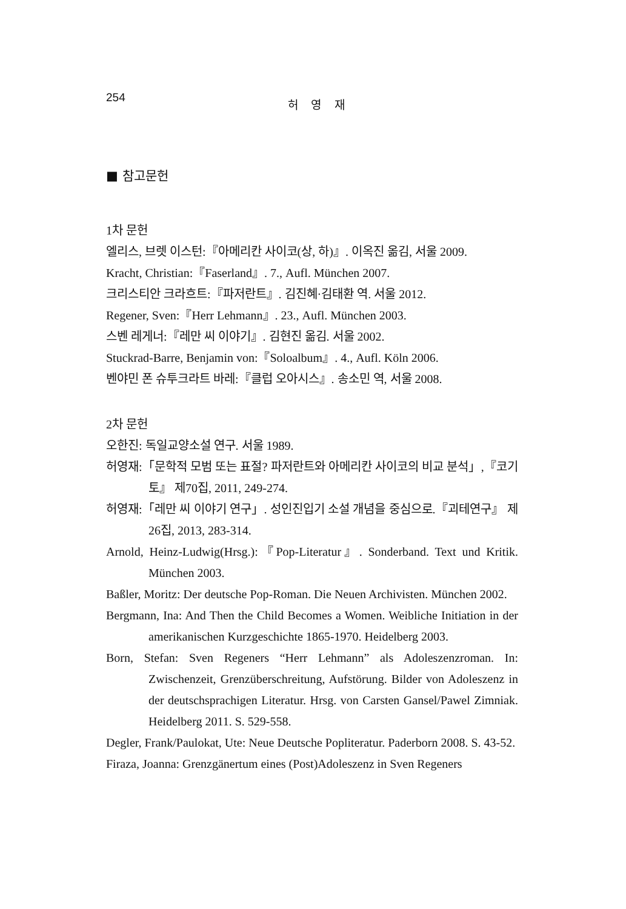254 허 영 재
■ 참고문헌
1차 문헌
엘리스, 브렛 이스턴:『아메리칸 사이코(상, 하)』. 이옥진 옮김, 서울 2009.
Kracht, Christian:『Faserland』. 7., Aufl. München 2007.
크리스티안 크라흐트:『파저란트』. 김진혜·김태환 역. 서울 2012.
Regener, Sven:『Herr Lehmann』. 23., Aufl. München 2003.
스벤 레게너:『레만 씨 이야기』. 김현진 옮김. 서울 2002.
Stuckrad-Barre, Benjamin von:『Soloalbum』. 4., Aufl. Köln 2006.
벤야민 폰 슈투크라트 바레:『클럽 오아시스』. 송소민 역, 서울 2008.
2차 문헌
오한진: 독일교양소설 연구. 서울 1989.
허영재:「문학적 모범 또는 표절? 파저란트와 아메리칸 사이코의 비교 분석」,『코기토』 제70집, 2011, 249-274.
허영재:「레만 씨 이야기 연구」. 성인진입기 소설 개념을 중심으로.『괴테연구』 제26집, 2013, 283-314.
Arnold, Heinz-Ludwig(Hrsg.):『Pop-Literatur』. Sonderband. Text und Kritik. München 2003.
Baßler, Moritz: Der deutsche Pop-Roman. Die Neuen Archivisten. München 2002.
Bergmann, Ina: And Then the Child Becomes a Women. Weibliche Initiation in der amerikanischen Kurzgeschichte 1865-1970. Heidelberg 2003.
Born, Stefan: Sven Regeners “Herr Lehmann” als Adoleszenzroman. In: Zwischenzeit, Grenzüberschreitung, Aufstörung. Bilder von Adoleszenz in der deutschsprachigen Literatur. Hrsg. von Carsten Gansel/Pawel Zimniak. Heidelberg 2011. S. 529-558.
Degler, Frank/Paulokat, Ute: Neue Deutsche Popliteratur. Paderborn 2008. S. 43-52.
Firaza, Joanna: Grenzgänertum eines (Post)Adoleszenz in Sven Regeners